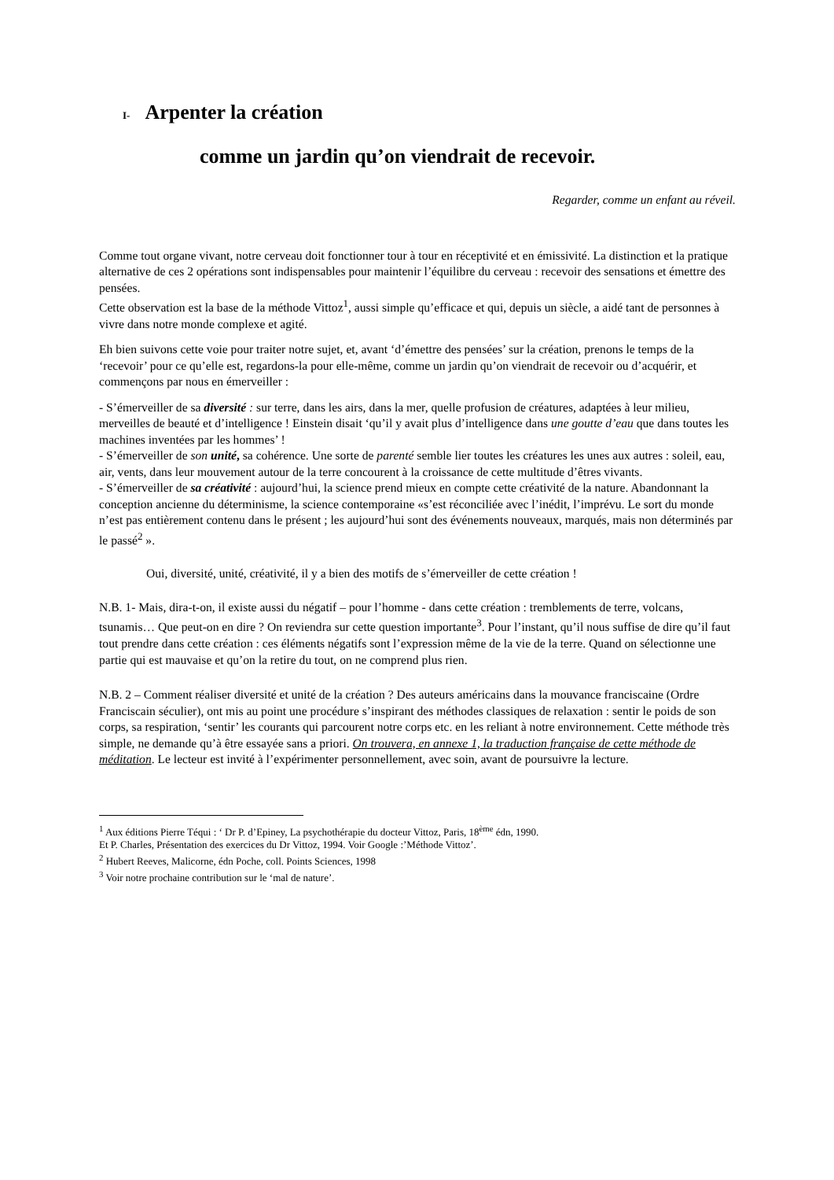I- Arpenter la création
comme un jardin qu’on viendrait de recevoir.
Regarder, comme un enfant au réveil.
Comme tout organe vivant, notre cerveau doit fonctionner tour à tour en réceptivité et en émissivité. La distinction et la pratique alternative de ces 2 opérations sont indispensables pour maintenir l’équilibre du cerveau : recevoir des sensations et émettre des pensées.
Cette observation est la base de la méthode Vittoz<sup>1</sup>, aussi simple qu’efficace et qui, depuis un siècle, a aidé tant de personnes à vivre dans notre monde complexe et agité.
Eh bien suivons cette voie pour traiter notre sujet, et, avant ‘d’émettre des pensées’ sur la création, prenons le temps de la ‘recevoir’ pour ce qu’elle est, regardons-la pour elle-même, comme un jardin qu’on viendrait de recevoir ou d’acquérir, et commençons par nous en émerveiller :
- S’émerveiller de sa diversité : sur terre, dans les airs, dans la mer, quelle profusion de créatures, adaptées à leur milieu, merveilles de beauté et d’intelligence ! Einstein disait ‘qu’il y avait plus d’intelligence dans une goutte d’eau que dans toutes les machines inventées par les hommes’ !
- S’émerveiller de son unité, sa cohérence. Une sorte de parenté semble lier toutes les créatures les unes aux autres : soleil, eau, air, vents, dans leur mouvement autour de la terre concourent à la croissance de cette multitude d’êtres vivants.
- S’émerveiller de sa créativité : aujourd’hui, la science prend mieux en compte cette créativité de la nature. Abandonnant la conception ancienne du déterminisme, la science contemporaine «s’est réconciliée avec l’inédit, l’imprévu. Le sort du monde n’est pas entièrement contenu dans le présent ; les aujourd’hui sont des événements nouveaux, marqués, mais non déterminés par le passé<sup>2</sup> ».
Oui, diversité, unité, créativité, il y a bien des motifs de s’émerveiller de cette création !
N.B. 1- Mais, dira-t-on, il existe aussi du négatif – pour l’homme - dans cette création : tremblements de terre, volcans, tsunamis… Que peut-on en dire ? On reviendra sur cette question importante<sup>3</sup>. Pour l’instant, qu’il nous suffise de dire qu’il faut tout prendre dans cette création : ces éléments négatifs sont l’expression même de la vie de la terre. Quand on sélectionne une partie qui est mauvaise et qu’on la retire du tout, on ne comprend plus rien.
N.B. 2 – Comment réaliser diversité et unité de la création ? Des auteurs américains dans la mouvance franciscaine (Ordre Franciscain séculier), ont mis au point une procédure s’inspirant des méthodes classiques de relaxation : sentir le poids de son corps, sa respiration, ‘sentir’ les courants qui parcourent notre corps etc. en les reliant à notre environnement. Cette méthode très simple, ne demande qu’à être essayée sans a priori. On trouvera, en annexe 1, la traduction française de cette méthode de méditation. Le lecteur est invité à l’expérimenter personnellement, avec soin, avant de poursuivre la lecture.
<sup>1</sup> Aux éditions Pierre Téqui : ‘ Dr P. d’Epiney, La psychothérapie du docteur Vittoz, Paris, 18<sup>ème</sup> édn, 1990.
Et P. Charles, Présentation des exercices du Dr Vittoz, 1994. Voir Google :’Méthode Vittoz’.
<sup>2</sup> Hubert Reeves, Malicorne, édn Poche, coll. Points Sciences, 1998
<sup>3</sup> Voir notre prochaine contribution sur le ‘mal de nature’.